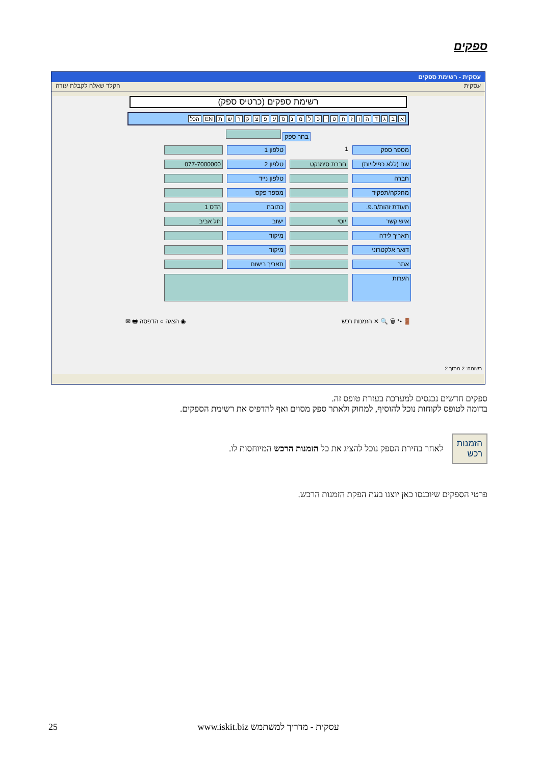ספקים
עסקית - רשימת ספקים
עסקית הקלד שאלה לקבלת עזרה
רשימת ספקים (כרטיס ספק)
א ב ג ד ה ו ז ח ט י כ ל מ נ ס ע פ צ ק ר ש ת EN הכל
בחר ספק
מספר ספק
1
טלפון 1
שם (ללא כפילויות)
חברת סימנקט
טלפון 2
077-7000000
חברה
טלפון נייד
מחלקה/תפקיד
מספר פקס
תעודת זהות/ח.פ.
כתובת
הדס 1
איש קשר
יוסי
ישוב
תל אביב
תאריך לידה
מיקוד
דואר אלקטרוני
מיקוד
אתר
תאריך רישום
הערות
🚪 ▸* 🗑 🔍 ✕ הזמנות רכש ◉ הצגה ○ הדפסה 🖶 ✉
רשומה: 2 מתוך 2
ספקים חדשים נכנסים למערכת בעזרת טופס זה.
בדומה לטופס לקוחות נוכל להוסיף, למחוק ולאתר ספק מסוים ואף להדפיס את רשימת הספקים.
הזמנות
רכש
לאחר בחירת הספק נוכל להציג את כל הזמנות הרכש המיוחסות לו.
פרטי הספקים שיוכנסו כאן יוצגו בעת הפקת הזמנות הרכש.
25 www.iskit.biz עסקית - מדריך למשתמש